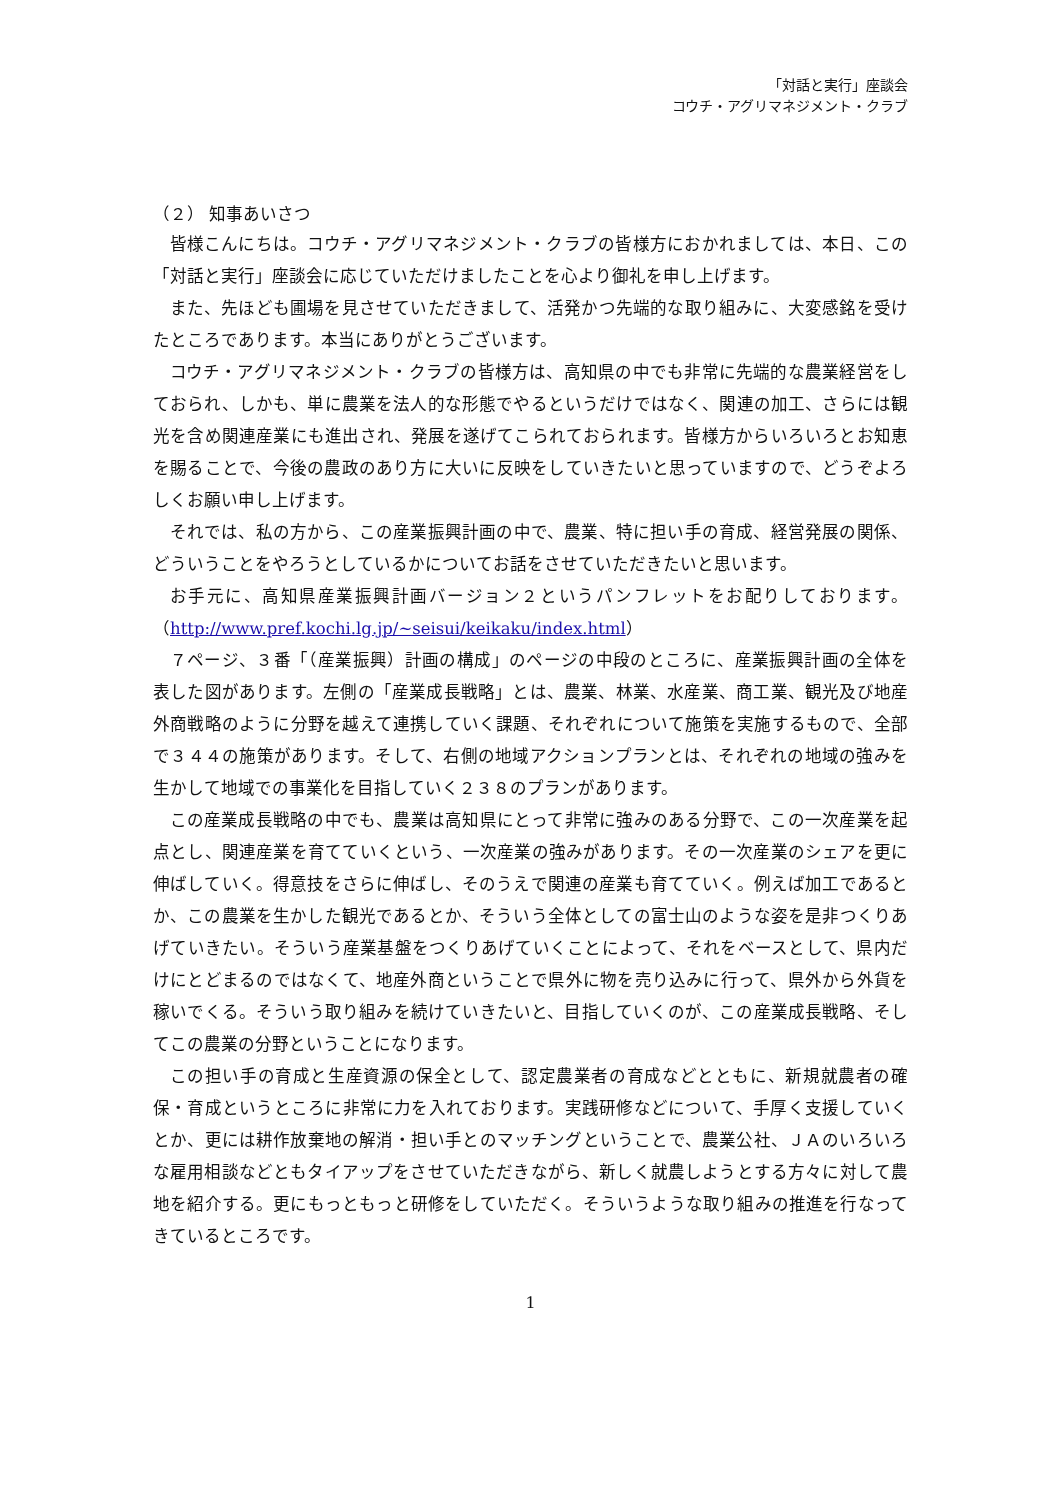「対話と実行」座談会
コウチ・アグリマネジメント・クラブ
（２） 知事あいさつ
皆様こんにちは。コウチ・アグリマネジメント・クラブの皆様方におかれましては、本日、この「対話と実行」座談会に応じていただけましたことを心より御礼を申し上げます。
また、先ほども圃場を見させていただきまして、活発かつ先端的な取り組みに、大変感銘を受けたところであります。本当にありがとうございます。
コウチ・アグリマネジメント・クラブの皆様方は、高知県の中でも非常に先端的な農業経営をしておられ、しかも、単に農業を法人的な形態でやるというだけではなく、関連の加工、さらには観光を含め関連産業にも進出され、発展を遂げてこられておられます。皆様方からいろいろとお知恵を賜ることで、今後の農政のあり方に大いに反映をしていきたいと思っていますので、どうぞよろしくお願い申し上げます。
それでは、私の方から、この産業振興計画の中で、農業、特に担い手の育成、経営発展の関係、どういうことをやろうとしているかについてお話をさせていただきたいと思います。
お手元に、高知県産業振興計画バージョン２というパンフレットをお配りしております。（http://www.pref.kochi.lg.jp/~seisui/keikaku/index.html）
７ページ、３番「（産業振興）計画の構成」のページの中段のところに、産業振興計画の全体を表した図があります。左側の「産業成長戦略」とは、農業、林業、水産業、商工業、観光及び地産外商戦略のように分野を越えて連携していく課題、それぞれについて施策を実施するもので、全部で３４４の施策があります。そして、右側の地域アクションプランとは、それぞれの地域の強みを生かして地域での事業化を目指していく２３８のプランがあります。
この産業成長戦略の中でも、農業は高知県にとって非常に強みのある分野で、この一次産業を起点とし、関連産業を育てていくという、一次産業の強みがあります。その一次産業のシェアを更に伸ばしていく。得意技をさらに伸ばし、そのうえで関連の産業も育てていく。例えば加工であるとか、この農業を生かした観光であるとか、そういう全体としての富士山のような姿を是非つくりあげていきたい。そういう産業基盤をつくりあげていくことによって、それをベースとして、県内だけにとどまるのではなくて、地産外商ということで県外に物を売り込みに行って、県外から外貨を稼いでくる。そういう取り組みを続けていきたいと、目指していくのが、この産業成長戦略、そしてこの農業の分野ということになります。
この担い手の育成と生産資源の保全として、認定農業者の育成などとともに、新規就農者の確保・育成というところに非常に力を入れております。実践研修などについて、手厚く支援していくとか、更には耕作放棄地の解消・担い手とのマッチングということで、農業公社、ＪＡのいろいろな雇用相談などともタイアップをさせていただきながら、新しく就農しようとする方々に対して農地を紹介する。更にもっともっと研修をしていただく。そういうような取り組みの推進を行なってきているところです。
1